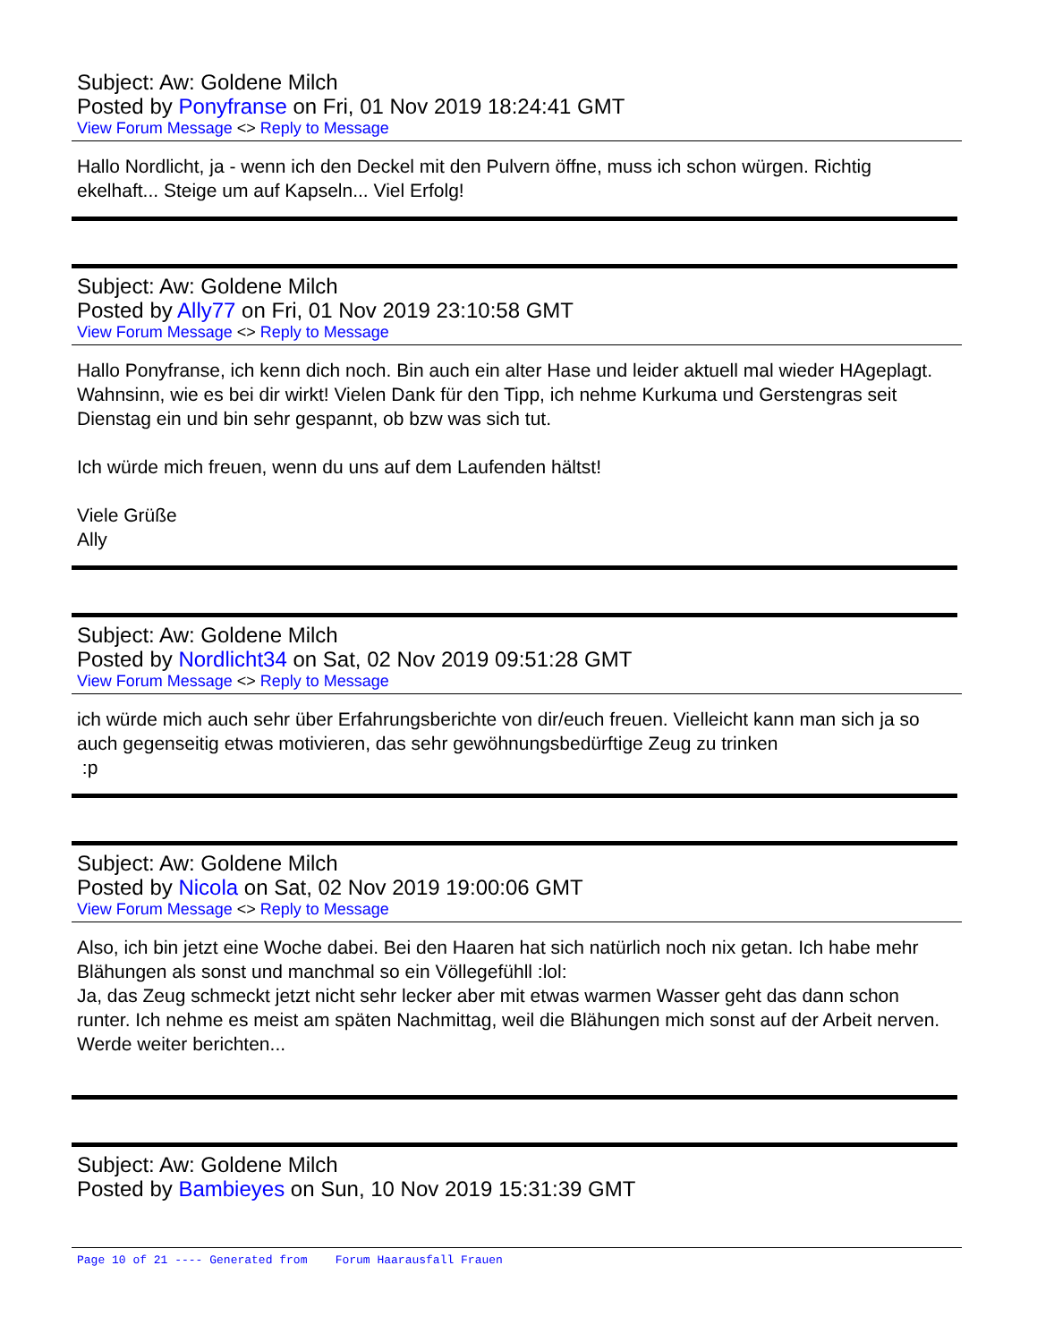Subject: Aw: Goldene Milch
Posted by Ponyfranse on Fri, 01 Nov 2019 18:24:41 GMT
View Forum Message <> Reply to Message
Hallo Nordlicht, ja - wenn ich den Deckel mit den Pulvern öffne, muss ich schon würgen. Richtig ekelhaft... Steige um auf Kapseln... Viel Erfolg!
Subject: Aw: Goldene Milch
Posted by Ally77 on Fri, 01 Nov 2019 23:10:58 GMT
View Forum Message <> Reply to Message
Hallo Ponyfranse, ich kenn dich noch. Bin auch ein alter Hase und leider aktuell mal wieder HAgeplagt. Wahnsinn, wie es bei dir wirkt! Vielen Dank für den Tipp, ich nehme Kurkuma und Gerstengras seit Dienstag ein und bin sehr gespannt, ob bzw was sich tut.
Ich würde mich freuen, wenn du uns auf dem Laufenden hältst!
Viele Grüße
Ally
Subject: Aw: Goldene Milch
Posted by Nordlicht34 on Sat, 02 Nov 2019 09:51:28 GMT
View Forum Message <> Reply to Message
ich würde mich auch sehr über Erfahrungsberichte von dir/euch freuen. Vielleicht kann man sich ja so auch gegenseitig etwas motivieren, das sehr gewöhnungsbedürftige Zeug zu trinken
:p
Subject: Aw: Goldene Milch
Posted by Nicola on Sat, 02 Nov 2019 19:00:06 GMT
View Forum Message <> Reply to Message
Also, ich bin jetzt eine Woche dabei. Bei den Haaren hat sich natürlich noch nix getan. Ich habe mehr Blähungen als sonst und manchmal so ein Völlegefühll :lol:
Ja, das Zeug schmeckt jetzt nicht sehr lecker aber mit etwas warmen Wasser geht das dann schon runter. Ich nehme es meist am späten Nachmittag, weil die Blähungen mich sonst auf der Arbeit nerven.
Werde weiter berichten...
Subject: Aw: Goldene Milch
Posted by Bambieyes on Sun, 10 Nov 2019 15:31:39 GMT
Page 10 of 21 ---- Generated from Forum Haarausfall Frauen